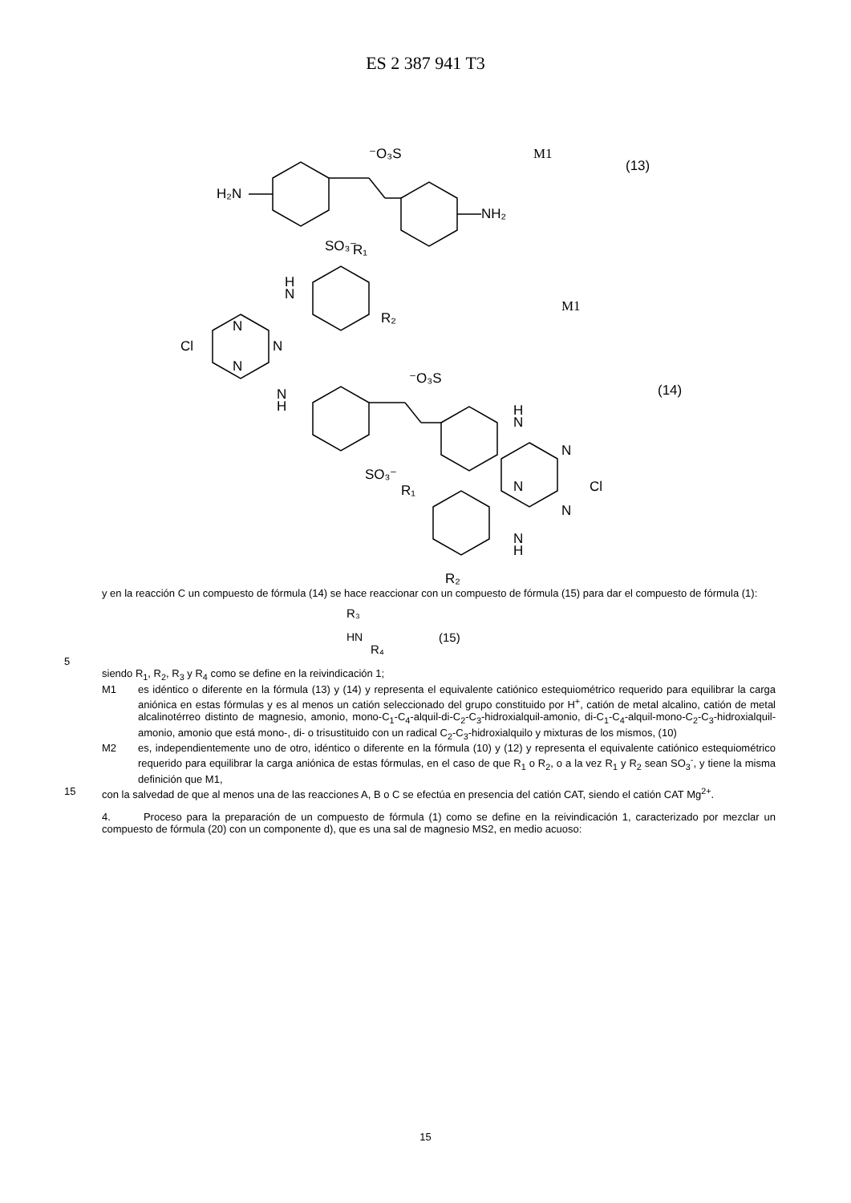ES 2 387 941 T3
⁻O₃S
M1
(13)
H₂N
NH₂
SO₃⁻
R₁
H
N
R₂
M1
Cl
N
N
N
N
H
⁻O₃S
(14)
H
N
SO₃⁻
N
N
Cl
N
R₁
N
H
R₂
y en la reacción C un compuesto de fórmula (14) se hace reaccionar con un compuesto de fórmula (15) para dar el compuesto de fórmula (1):
R₃
HN
R₄
(15)
5
siendo R<sub>1</sub>, R<sub>2</sub>, R<sub>3</sub> y R<sub>4</sub> como se define en la reivindicación 1;
M1 es idéntico o diferente en la fórmula (13) y (14) y representa el equivalente catiónico estequiométrico requerido para equilibrar la carga aniónica en estas fórmulas y es al menos un catión seleccionado del grupo constituido por H<sup>+</sup>, catión de metal alcalino, catión de metal alcalinotérreo distinto de magnesio, amonio, mono-C<sub>1</sub>-C<sub>4</sub>-alquil-di-C<sub>2</sub>-C<sub>3</sub>-hidroxialquil-amonio, di-C<sub>1</sub>-C<sub>4</sub>-alquil-mono-C<sub>2</sub>-C<sub>3</sub>-hidroxialquil-amonio, amonio que está mono-, di- o trisustituido con un radical C<sub>2</sub>-C<sub>3</sub>-hidroxialquilo y mixturas de los mismos, (10)
M2 es, independientemente uno de otro, idéntico o diferente en la fórmula (10) y (12) y representa el equivalente catiónico estequiométrico requerido para equilibrar la carga aniónica de estas fórmulas, en el caso de que R<sub>1</sub> o R<sub>2</sub>, o a la vez R<sub>1</sub> y R<sub>2</sub> sean SO<sub>3</sub><sup>-</sup>, y tiene la misma definición que M1,
15 con la salvedad de que al menos una de las reacciones A, B o C se efectúa en presencia del catión CAT, siendo el catión CAT Mg<sup>2+</sup>.
4. Proceso para la preparación de un compuesto de fórmula (1) como se define en la reivindicación 1, caracterizado por mezclar un compuesto de fórmula (20) con un componente d), que es una sal de magnesio MS2, en medio acuoso:
15